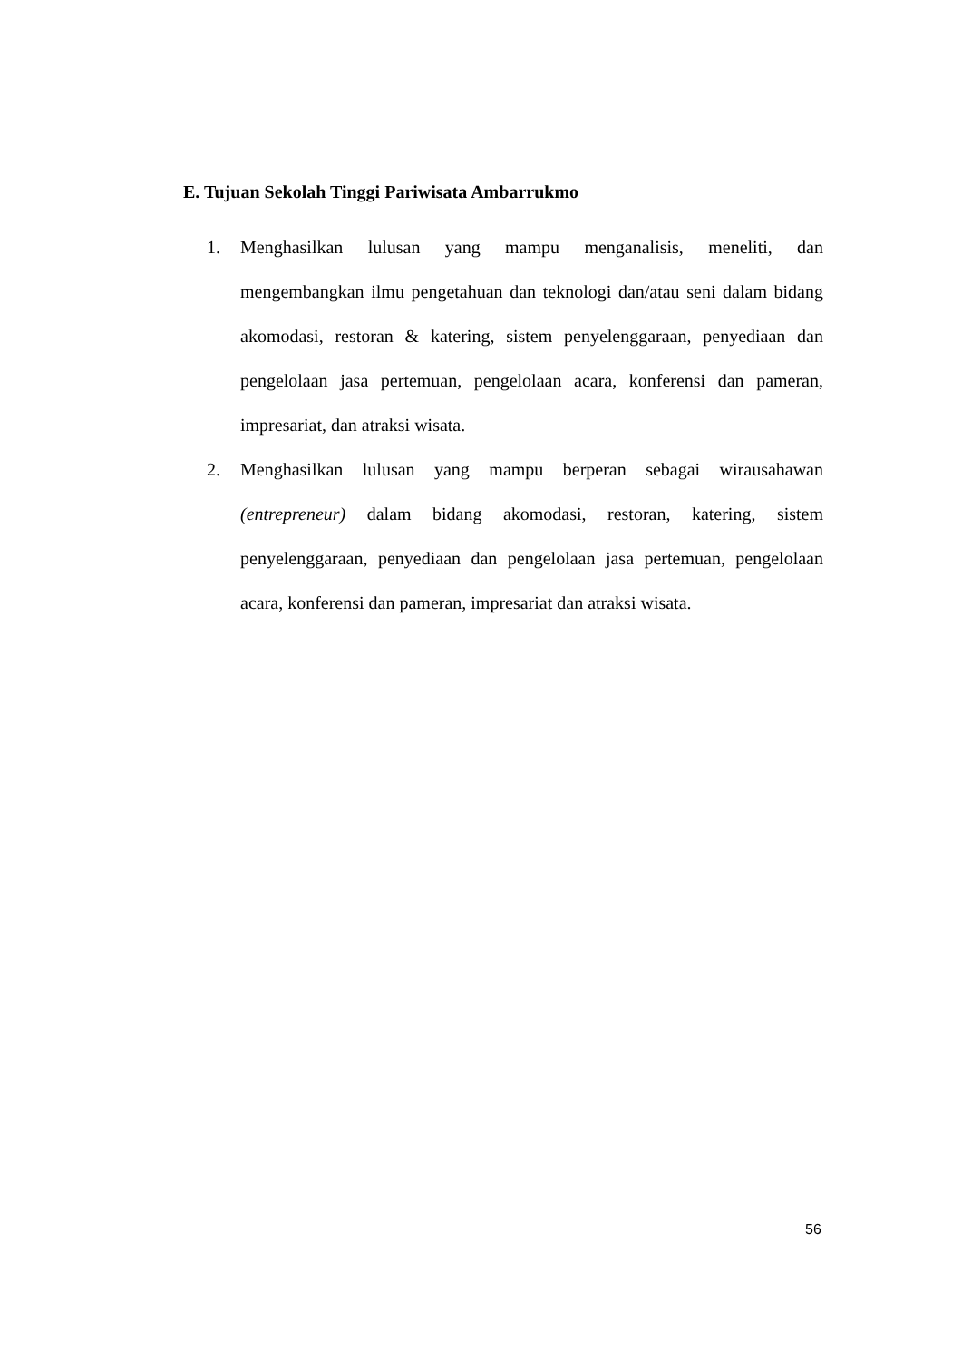E. Tujuan Sekolah Tinggi Pariwisata Ambarrukmo
1. Menghasilkan lulusan yang mampu menganalisis, meneliti, dan mengembangkan ilmu pengetahuan dan teknologi dan/atau seni dalam bidang akomodasi, restoran & katering, sistem penyelenggaraan, penyediaan dan pengelolaan jasa pertemuan, pengelolaan acara, konferensi dan pameran, impresariat, dan atraksi wisata.
2. Menghasilkan lulusan yang mampu berperan sebagai wirausahawan (entrepreneur) dalam bidang akomodasi, restoran, katering, sistem penyelenggaraan, penyediaan dan pengelolaan jasa pertemuan, pengelolaan acara, konferensi dan pameran, impresariat dan atraksi wisata.
56